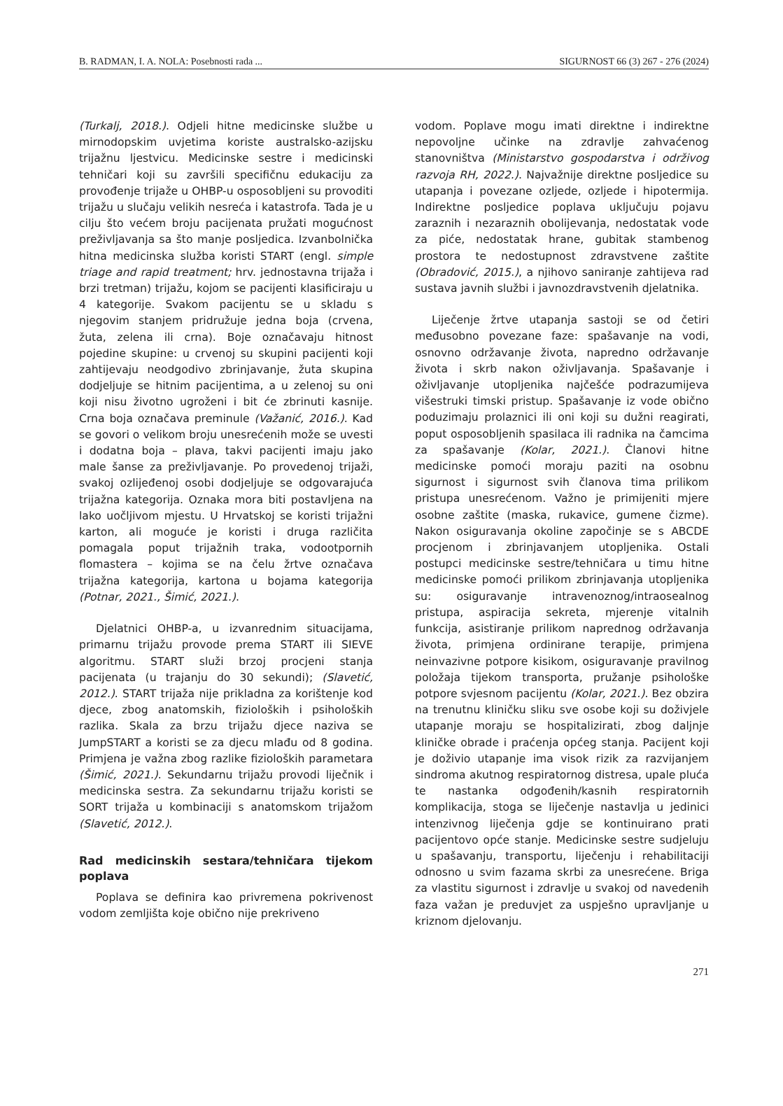B. RADMAN, I. A. NOLA: Posebnosti rada ... SIGURNOST 66 (3) 267 - 276 (2024)
(Turkalj, 2018.). Odjeli hitne medicinske službe u mirnodopskim uvjetima koriste australsko-azijsku trijažnu ljestvicu. Medicinske sestre i medicinski tehničari koji su završili specifičnu edukaciju za provođenje trijaže u OHBP-u osposobljeni su provoditi trijažu u slučaju velikih nesreća i katastrofa. Tada je u cilju što većem broju pacijenata pružati mogućnost preživljavanja sa što manje posljedica. Izvanbolnička hitna medicinska služba koristi START (engl. simple triage and rapid treatment; hrv. jednostavna trijaža i brzi tretman) trijažu, kojom se pacijenti klasificiraju u 4 kategorije. Svakom pacijentu se u skladu s njegovim stanjem pridružuje jedna boja (crvena, žuta, zelena ili crna). Boje označavaju hitnost pojedine skupine: u crvenoj su skupini pacijenti koji zahtijevaju neodgodivo zbrinjavanje, žuta skupina dodjeljuje se hitnim pacijentima, a u zelenoj su oni koji nisu životno ugroženi i bit će zbrinuti kasnije. Crna boja označava preminule (Važanić, 2016.). Kad se govori o velikom broju unesrećenih može se uvesti i dodatna boja – plava, takvi pacijenti imaju jako male šanse za preživljavanje. Po provedenoj trijaži, svakoj ozlijeđenoj osobi dodjeljuje se odgovarajuća trijažna kategorija. Oznaka mora biti postavljena na lako uočljivom mjestu. U Hrvatskoj se koristi trijažni karton, ali moguće je koristi i druga različita pomagala poput trijažnih traka, vodootpornih flomastera – kojima se na čelu žrtve označava trijažna kategorija, kartona u bojama kategorija (Potnar, 2021., Šimić, 2021.).
Djelatnici OHBP-a, u izvanrednim situacijama, primarnu trijažu provode prema START ili SIEVE algoritmu. START služi brzoj procjeni stanja pacijenata (u trajanju do 30 sekundi); (Slavetić, 2012.). START trijaža nije prikladna za korištenje kod djece, zbog anatomskih, fizioloških i psiholoških razlika. Skala za brzu trijažu djece naziva se JumpSTART a koristi se za djecu mlađu od 8 godina. Primjena je važna zbog razlike fizioloških parametara (Šimić, 2021.). Sekundarnu trijažu provodi liječnik i medicinska sestra. Za sekundarnu trijažu koristi se SORT trijaža u kombinaciji s anatomskom trijažom (Slavetić, 2012.).
Rad medicinskih sestara/tehničara tijekom poplava
Poplava se definira kao privremena pokrivenost vodom zemljišta koje obično nije prekriveno
vodom. Poplave mogu imati direktne i indirektne nepovoljne učinke na zdravlje zahvaćenog stanovništva (Ministarstvo gospodarstva i održivog razvoja RH, 2022.). Najvažnije direktne posljedice su utapanja i povezane ozljede, ozljede i hipotermija. Indirektne posljedice poplava uključuju pojavu zaraznih i nezaraznih obolijevanja, nedostatak vode za piće, nedostatak hrane, gubitak stambenog prostora te nedostupnost zdravstvene zaštite (Obradović, 2015.), a njihovo saniranje zahtijeva rad sustava javnih službi i javnozdravstvenih djelatnika.
Liječenje žrtve utapanja sastoji se od četiri međusobno povezane faze: spašavanje na vodi, osnovno održavanje života, napredno održavanje života i skrb nakon oživljavanja. Spašavanje i oživljavanje utopljenika najčešće podrazumijeva višestruki timski pristup. Spašavanje iz vode obično poduzimaju prolaznici ili oni koji su dužni reagirati, poput osposobljenih spasilaca ili radnika na čamcima za spašavanje (Kolar, 2021.). Članovi hitne medicinske pomoći moraju paziti na osobnu sigurnost i sigurnost svih članova tima prilikom pristupa unesrećenom. Važno je primijeniti mjere osobne zaštite (maska, rukavice, gumene čizme). Nakon osiguravanja okoline započinje se s ABCDE procjenom i zbrinjavanjem utopljenika. Ostali postupci medicinske sestre/tehničara u timu hitne medicinske pomoći prilikom zbrinjavanja utopljenika su: osiguravanje intravenoznog/intraosealnog pristupa, aspiracija sekreta, mjerenje vitalnih funkcija, asistiranje prilikom naprednog održavanja života, primjena ordinirane terapije, primjena neinvazivne potpore kisikom, osiguravanje pravilnog položaja tijekom transporta, pružanje psihološke potpore svjesnom pacijentu (Kolar, 2021.). Bez obzira na trenutnu kliničku sliku sve osobe koji su doživjele utapanje moraju se hospitalizirati, zbog daljnje kliničke obrade i praćenja općeg stanja. Pacijent koji je doživio utapanje ima visok rizik za razvijanjem sindroma akutnog respiratornog distresa, upale pluća te nastanka odgođenih/kasnih respiratornih komplikacija, stoga se liječenje nastavlja u jedinici intenzivnog liječenja gdje se kontinuirano prati pacijentovo opće stanje. Medicinske sestre sudjeluju u spašavanju, transportu, liječenju i rehabilitaciji odnosno u svim fazama skrbi za unesrećene. Briga za vlastitu sigurnost i zdravlje u svakoj od navedenih faza važan je preduvjet za uspješno upravljanje u kriznom djelovanju.
271